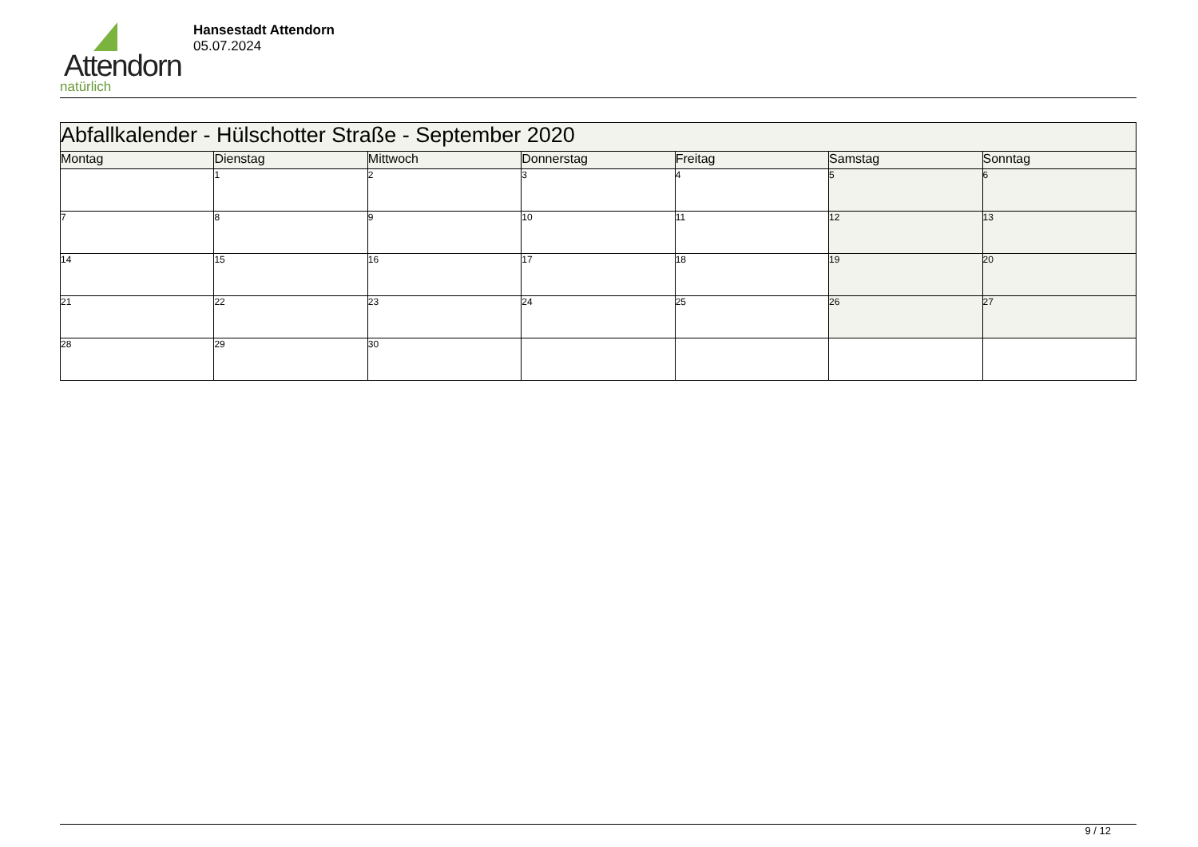Attendorn
natürlich
Hansestadt Attendorn
05.07.2024
| Abfallkalender - Hülschotter Straße - September 2020 | | | | | | |
| --- | --- | --- | --- | --- | --- | --- |
| Montag | Dienstag | Mittwoch | Donnerstag | Freitag | Samstag | Sonntag |
| | 1 | 2 | 3 | 4 | 5 | 6 |
| 7 | 8 | 9 | 10 | 11 | 12 | 13 |
| 14 | 15 | 16 | 17 | 18 | 19 | 20 |
| 21 | 22 | 23 | 24 | 25 | 26 | 27 |
| 28 | 29 | 30 | | | | |
9 / 12